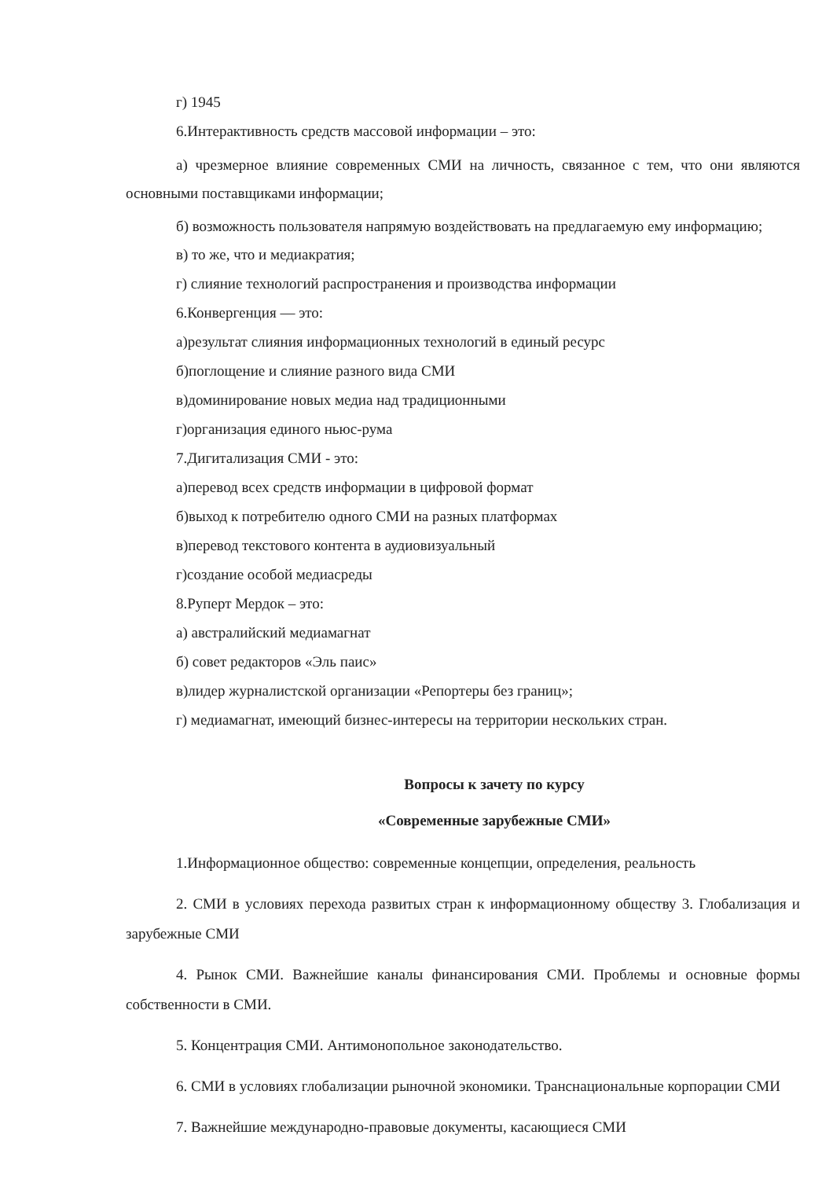г) 1945
6.Интерактивность средств массовой информации – это:
а) чрезмерное влияние современных СМИ на личность, связанное с тем, что они являются основными поставщиками информации;
б) возможность пользователя напрямую воздействовать на предлагаемую ему информацию;
в) то же, что и медиакратия;
г) слияние технологий распространения и производства информации
6.Конвергенция — это:
а)результат слияния информационных технологий в единый ресурс
б)поглощение и слияние разного вида СМИ
в)доминирование новых медиа над традиционными
г)организация единого ньюс-рума
7.Дигитализация СМИ - это:
а)перевод всех средств информации в цифровой формат
б)выход к потребителю одного СМИ на разных платформах
в)перевод текстового контента в аудиовизуальный
г)создание особой медиасреды
8.Руперт Мердок – это:
а) австралийский медиамагнат
б) совет редакторов «Эль паис»
в)лидер журналистской организации «Репортеры без границ»;
г) медиамагнат, имеющий бизнес-интересы на территории нескольких стран.
Вопросы к зачету по курсу
«Современные зарубежные СМИ»
1.Информационное общество: современные концепции, определения, реальность
2. СМИ в условиях перехода развитых стран к информационному обществу 3. Глобализация и зарубежные СМИ
4. Рынок СМИ. Важнейшие каналы финансирования СМИ. Проблемы и основные формы собственности в СМИ.
5. Концентрация СМИ. Антимонопольное законодательство.
6. СМИ в условиях глобализации рыночной экономики. Транснациональные корпорации СМИ
7. Важнейшие международно-правовые документы, касающиеся СМИ